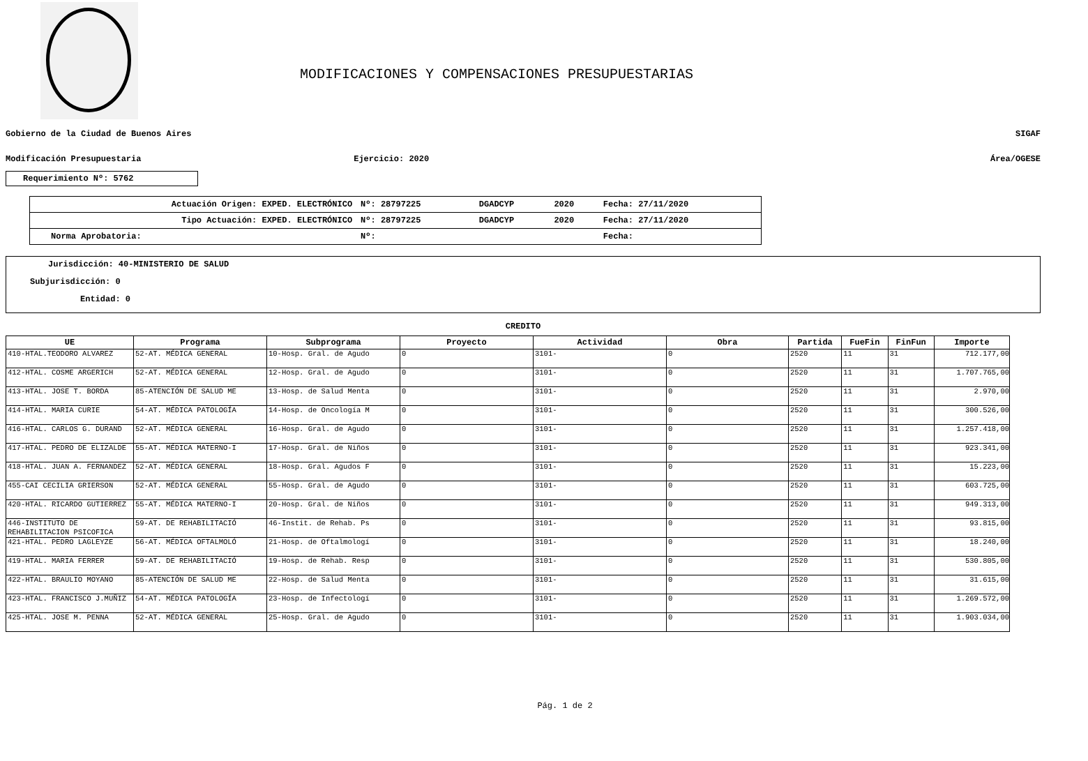MODIFICACIONES Y COMPENSACIONES PRESUPUESTARIAS
Gobierno de la Ciudad de Buenos Aires SIGAF
Modificación Presupuestaria Ejercicio: 2020 Área/OGESE
Requerimiento Nº: 5762
| Actuación Origen: EXPED. ELECTRÓNICO | Nº: 28797225 | DGADCYP | 2020 | Fecha: 27/11/2020 |
| Tipo Actuación: EXPED. ELECTRÓNICO | Nº: 28797225 | DGADCYP | 2020 | Fecha: 27/11/2020 |
| Norma Aprobatoria: | Nº: | | | Fecha: |
Jurisdicción: 40-MINISTERIO DE SALUD
Subjurisdicción: 0
Entidad: 0
CREDITO
| UE | Programa | Subprograma | Proyecto | Actividad | Obra | Partida | FueFin | FinFun | Importe |
| --- | --- | --- | --- | --- | --- | --- | --- | --- | --- |
| 410-HTAL.TEODORO ALVAREZ | 52-AT. MÉDICA GENERAL | 10-Hosp. Gral. de Agudo | 0 | 3101- | 0 | 2520 | 11 | 31 | 712.177,00 |
| 412-HTAL. COSME ARGERICH | 52-AT. MÉDICA GENERAL | 12-Hosp. Gral. de Agudo | 0 | 3101- | 0 | 2520 | 11 | 31 | 1.707.765,00 |
| 413-HTAL. JOSE T. BORDA | 85-ATENCIÓN DE SALUD ME | 13-Hosp. de Salud Menta | 0 | 3101- | 0 | 2520 | 11 | 31 | 2.970,00 |
| 414-HTAL. MARIA CURIE | 54-AT. MÉDICA PATOLOGÍA | 14-Hosp. de Oncología M | 0 | 3101- | 0 | 2520 | 11 | 31 | 300.526,00 |
| 416-HTAL. CARLOS G. DURAND | 52-AT. MÉDICA GENERAL | 16-Hosp. Gral. de Agudo | 0 | 3101- | 0 | 2520 | 11 | 31 | 1.257.418,00 |
| 417-HTAL. PEDRO DE ELIZALDE | 55-AT. MÉDICA MATERNO-I | 17-Hosp. Gral. de Niños | 0 | 3101- | 0 | 2520 | 11 | 31 | 923.341,00 |
| 418-HTAL. JUAN A. FERNANDEZ | 52-AT. MÉDICA GENERAL | 18-Hosp. Gral. Agudos F | 0 | 3101- | 0 | 2520 | 11 | 31 | 15.223,00 |
| 455-CAI CECILIA GRIERSON | 52-AT. MÉDICA GENERAL | 55-Hosp. Gral. de Agudo | 0 | 3101- | 0 | 2520 | 11 | 31 | 603.725,00 |
| 420-HTAL. RICARDO GUTIERREZ | 55-AT. MÉDICA MATERNO-I | 20-Hosp. Gral. de Niños | 0 | 3101- | 0 | 2520 | 11 | 31 | 949.313,00 |
| 446-INSTITUTO DE REHABILITACION PSICOFICA | 59-AT. DE REHABILITACIÓ | 46-Instit. de Rehab. Ps | 0 | 3101- | 0 | 2520 | 11 | 31 | 93.815,00 |
| 421-HTAL. PEDRO LAGLEYZE | 56-AT. MÉDICA OFTALMOLÓ | 21-Hosp. de Oftalmologí | 0 | 3101- | 0 | 2520 | 11 | 31 | 18.240,00 |
| 419-HTAL. MARIA FERRER | 59-AT. DE REHABILITACIÓ | 19-Hosp. de Rehab. Resp | 0 | 3101- | 0 | 2520 | 11 | 31 | 530.805,00 |
| 422-HTAL. BRAULIO MOYANO | 85-ATENCIÓN DE SALUD ME | 22-Hosp. de Salud Menta | 0 | 3101- | 0 | 2520 | 11 | 31 | 31.615,00 |
| 423-HTAL. FRANCISCO J.MUÑIZ | 54-AT. MÉDICA PATOLOGÍA | 23-Hosp. de Infectologí | 0 | 3101- | 0 | 2520 | 11 | 31 | 1.269.572,00 |
| 425-HTAL. JOSE M. PENNA | 52-AT. MÉDICA GENERAL | 25-Hosp. Gral. de Agudo | 0 | 3101- | 0 | 2520 | 11 | 31 | 1.903.034,00 |
Pág. 1 de 2